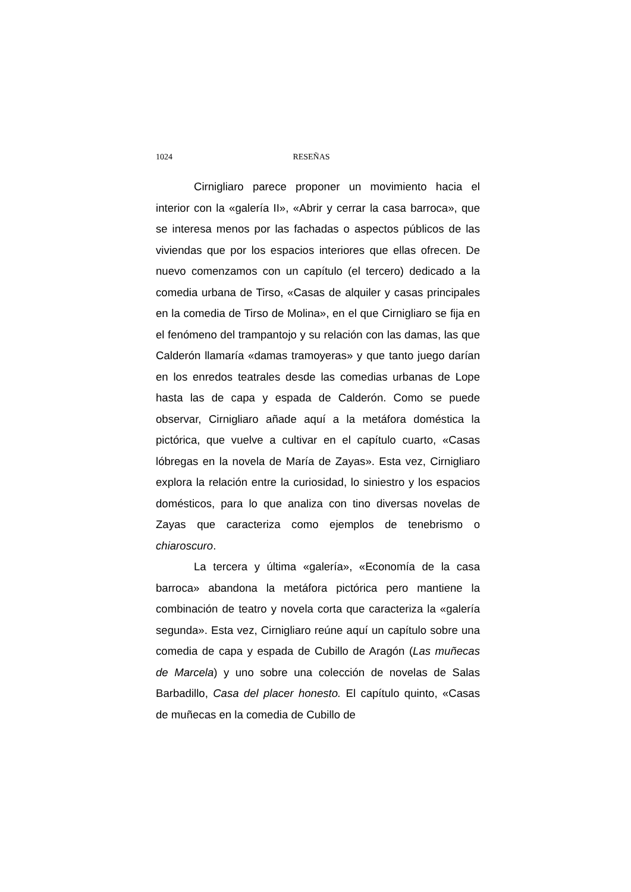1024 RESEÑAS
Cirnigliaro parece proponer un movimiento hacia el interior con la «galería II», «Abrir y cerrar la casa barroca», que se interesa menos por las fachadas o aspectos públicos de las viviendas que por los espacios interiores que ellas ofrecen. De nuevo comenzamos con un capítulo (el tercero) dedicado a la comedia urbana de Tirso, «Casas de alquiler y casas principales en la comedia de Tirso de Molina», en el que Cirnigliaro se fija en el fenómeno del trampantojo y su relación con las damas, las que Calderón llamaría «damas tramoyeras» y que tanto juego darían en los enredos teatrales desde las comedias urbanas de Lope hasta las de capa y espada de Calderón. Como se puede observar, Cirnigliaro añade aquí a la metáfora doméstica la pictórica, que vuelve a cultivar en el capítulo cuarto, «Casas lóbregas en la novela de María de Zayas». Esta vez, Cirnigliaro explora la relación entre la curiosidad, lo siniestro y los espacios domésticos, para lo que analiza con tino diversas novelas de Zayas que caracteriza como ejemplos de tenebrismo o chiaroscuro.
La tercera y última «galería», «Economía de la casa barroca» abandona la metáfora pictórica pero mantiene la combinación de teatro y novela corta que caracteriza la «galería segunda». Esta vez, Cirnigliaro reúne aquí un capítulo sobre una comedia de capa y espada de Cubillo de Aragón (Las muñecas de Marcela) y uno sobre una colección de novelas de Salas Barbadillo, Casa del placer honesto. El capítulo quinto, «Casas de muñecas en la comedia de Cubillo de